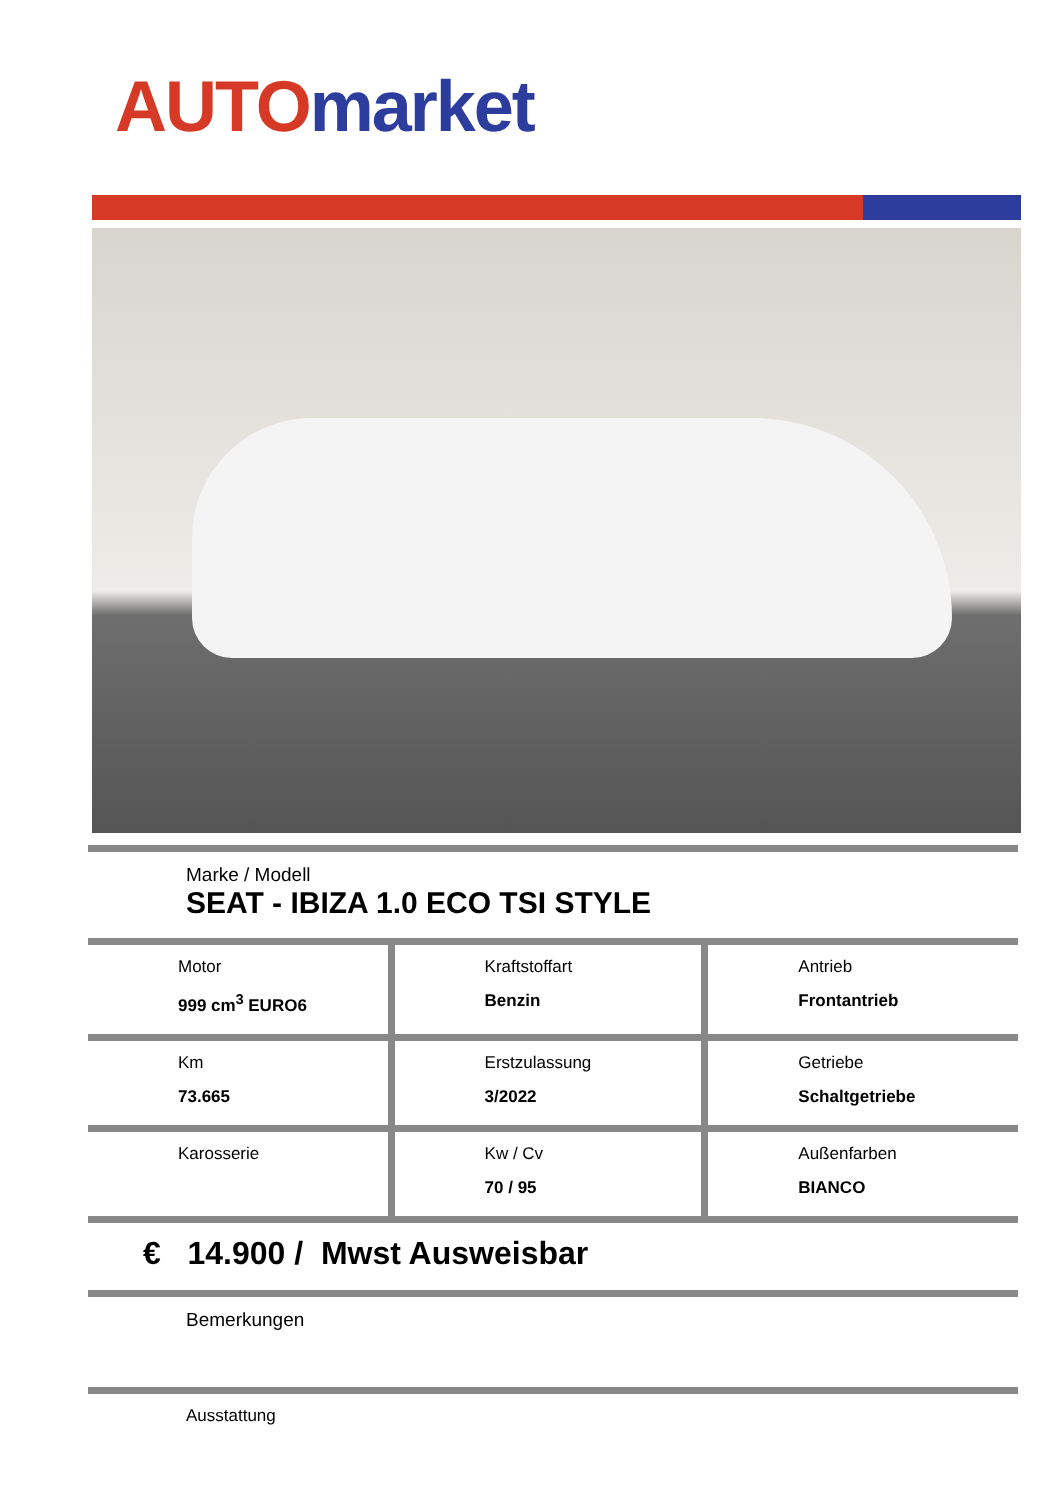AUTO market
| Marke / Modell SEAT - IBIZA 1.0 ECO TSI STYLE |
| Motor 999 cm<sup>3</sup> EURO6 | Kraftstoffart Benzin | Antrieb Frontantrieb |
| Km 73.665 | Erstzulassung 3/2022 | Getriebe Schaltgetriebe |
| Karosserie | Kw / Cv 70 / 95 | Außenfarben BIANCO |
| € 14.900 / Mwst Ausweisbar |
| Bemerkungen |
| Ausstattung |